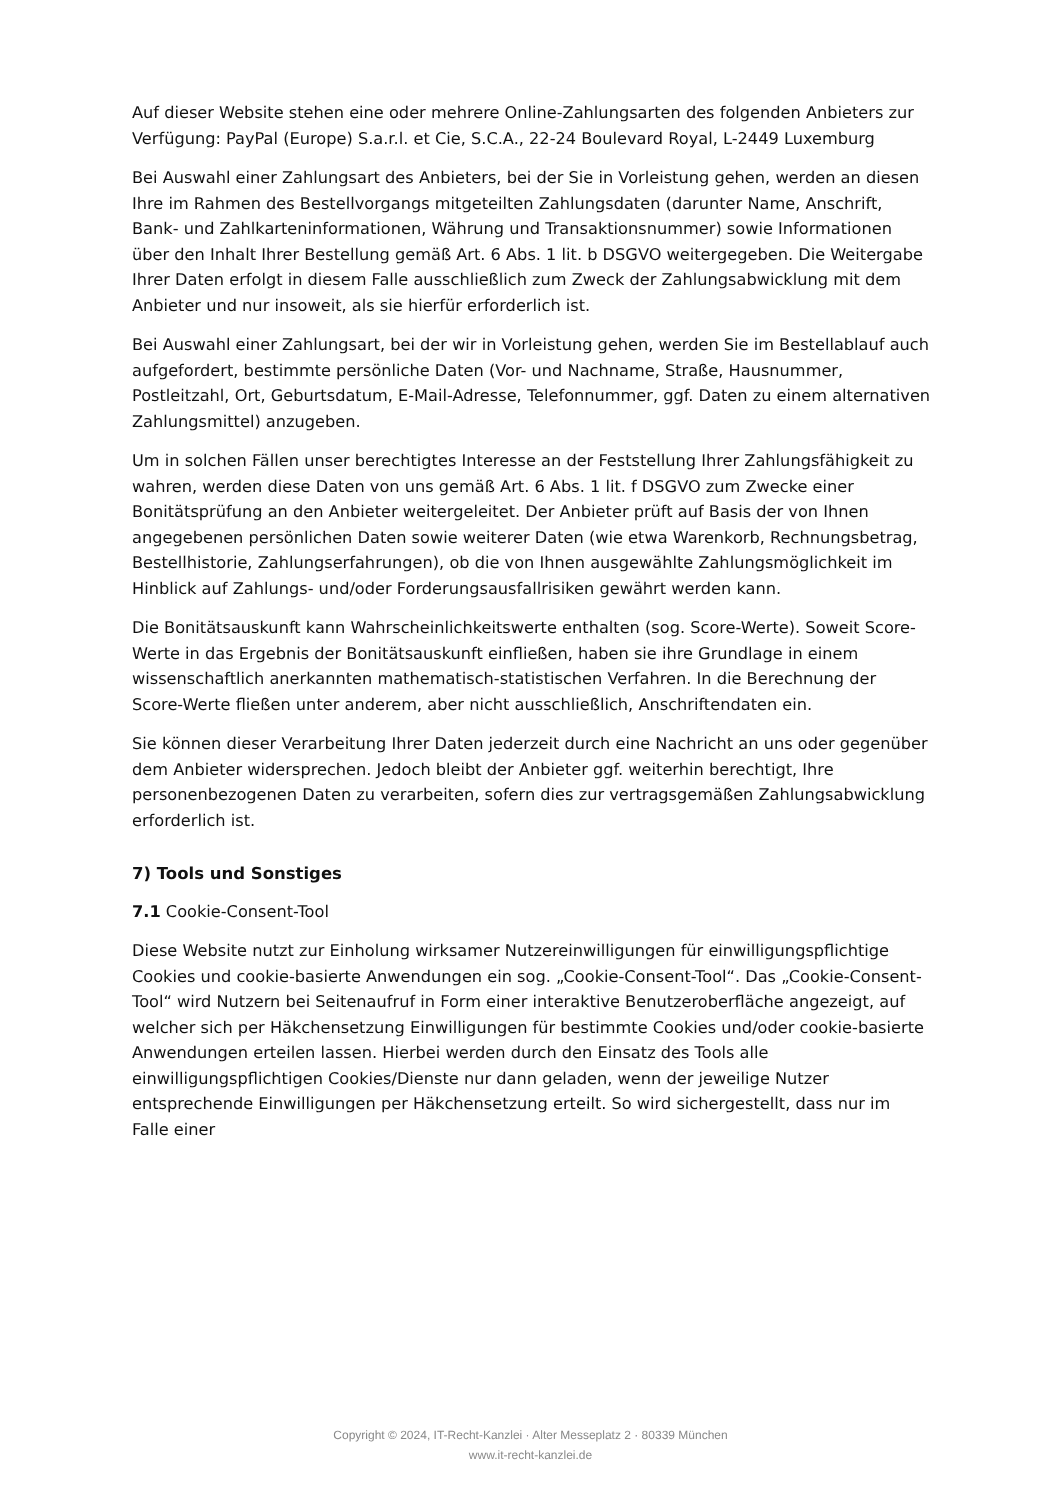Auf dieser Website stehen eine oder mehrere Online-Zahlungsarten des folgenden Anbieters zur Verfügung: PayPal (Europe) S.a.r.l. et Cie, S.C.A., 22-24 Boulevard Royal, L-2449 Luxemburg
Bei Auswahl einer Zahlungsart des Anbieters, bei der Sie in Vorleistung gehen, werden an diesen Ihre im Rahmen des Bestellvorgangs mitgeteilten Zahlungsdaten (darunter Name, Anschrift, Bank- und Zahlkarteninformationen, Währung und Transaktionsnummer) sowie Informationen über den Inhalt Ihrer Bestellung gemäß Art. 6 Abs. 1 lit. b DSGVO weitergegeben. Die Weitergabe Ihrer Daten erfolgt in diesem Falle ausschließlich zum Zweck der Zahlungsabwicklung mit dem Anbieter und nur insoweit, als sie hierfür erforderlich ist.
Bei Auswahl einer Zahlungsart, bei der wir in Vorleistung gehen, werden Sie im Bestellablauf auch aufgefordert, bestimmte persönliche Daten (Vor- und Nachname, Straße, Hausnummer, Postleitzahl, Ort, Geburtsdatum, E-Mail-Adresse, Telefonnummer, ggf. Daten zu einem alternativen Zahlungsmittel) anzugeben.
Um in solchen Fällen unser berechtigtes Interesse an der Feststellung Ihrer Zahlungsfähigkeit zu wahren, werden diese Daten von uns gemäß Art. 6 Abs. 1 lit. f DSGVO zum Zwecke einer Bonitätsprüfung an den Anbieter weitergeleitet. Der Anbieter prüft auf Basis der von Ihnen angegebenen persönlichen Daten sowie weiterer Daten (wie etwa Warenkorb, Rechnungsbetrag, Bestellhistorie, Zahlungserfahrungen), ob die von Ihnen ausgewählte Zahlungsmöglichkeit im Hinblick auf Zahlungs- und/oder Forderungsausfallrisiken gewährt werden kann.
Die Bonitätsauskunft kann Wahrscheinlichkeitswerte enthalten (sog. Score-Werte). Soweit Score-Werte in das Ergebnis der Bonitätsauskunft einfließen, haben sie ihre Grundlage in einem wissenschaftlich anerkannten mathematisch-statistischen Verfahren. In die Berechnung der Score-Werte fließen unter anderem, aber nicht ausschließlich, Anschriftendaten ein.
Sie können dieser Verarbeitung Ihrer Daten jederzeit durch eine Nachricht an uns oder gegenüber dem Anbieter widersprechen. Jedoch bleibt der Anbieter ggf. weiterhin berechtigt, Ihre personenbezogenen Daten zu verarbeiten, sofern dies zur vertragsgemäßen Zahlungsabwicklung erforderlich ist.
7) Tools und Sonstiges
7.1 Cookie-Consent-Tool
Diese Website nutzt zur Einholung wirksamer Nutzereinwilligungen für einwilligungspflichtige Cookies und cookie-basierte Anwendungen ein sog. „Cookie-Consent-Tool“. Das „Cookie-Consent-Tool“ wird Nutzern bei Seitenaufruf in Form einer interaktive Benutzeroberfläche angezeigt, auf welcher sich per Häkchensetzung Einwilligungen für bestimmte Cookies und/oder cookie-basierte Anwendungen erteilen lassen. Hierbei werden durch den Einsatz des Tools alle einwilligungspflichtigen Cookies/Dienste nur dann geladen, wenn der jeweilige Nutzer entsprechende Einwilligungen per Häkchensetzung erteilt. So wird sichergestellt, dass nur im Falle einer
Copyright © 2024, IT-Recht-Kanzlei · Alter Messeplatz 2 · 80339 München
www.it-recht-kanzlei.de